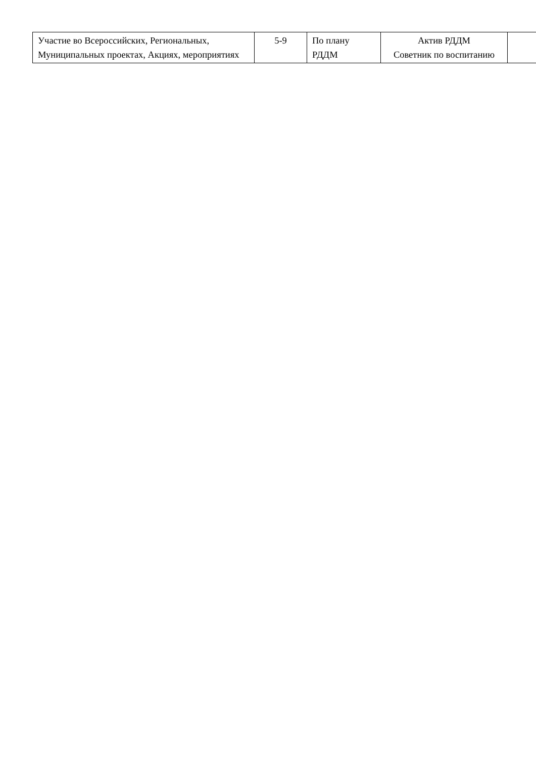| Участие во Всероссийских, Региональных, Муниципальных проектах, Акциях, мероприятиях | 5-9 | По плану РДДМ | Актив РДДМ Советник по воспитанию | |